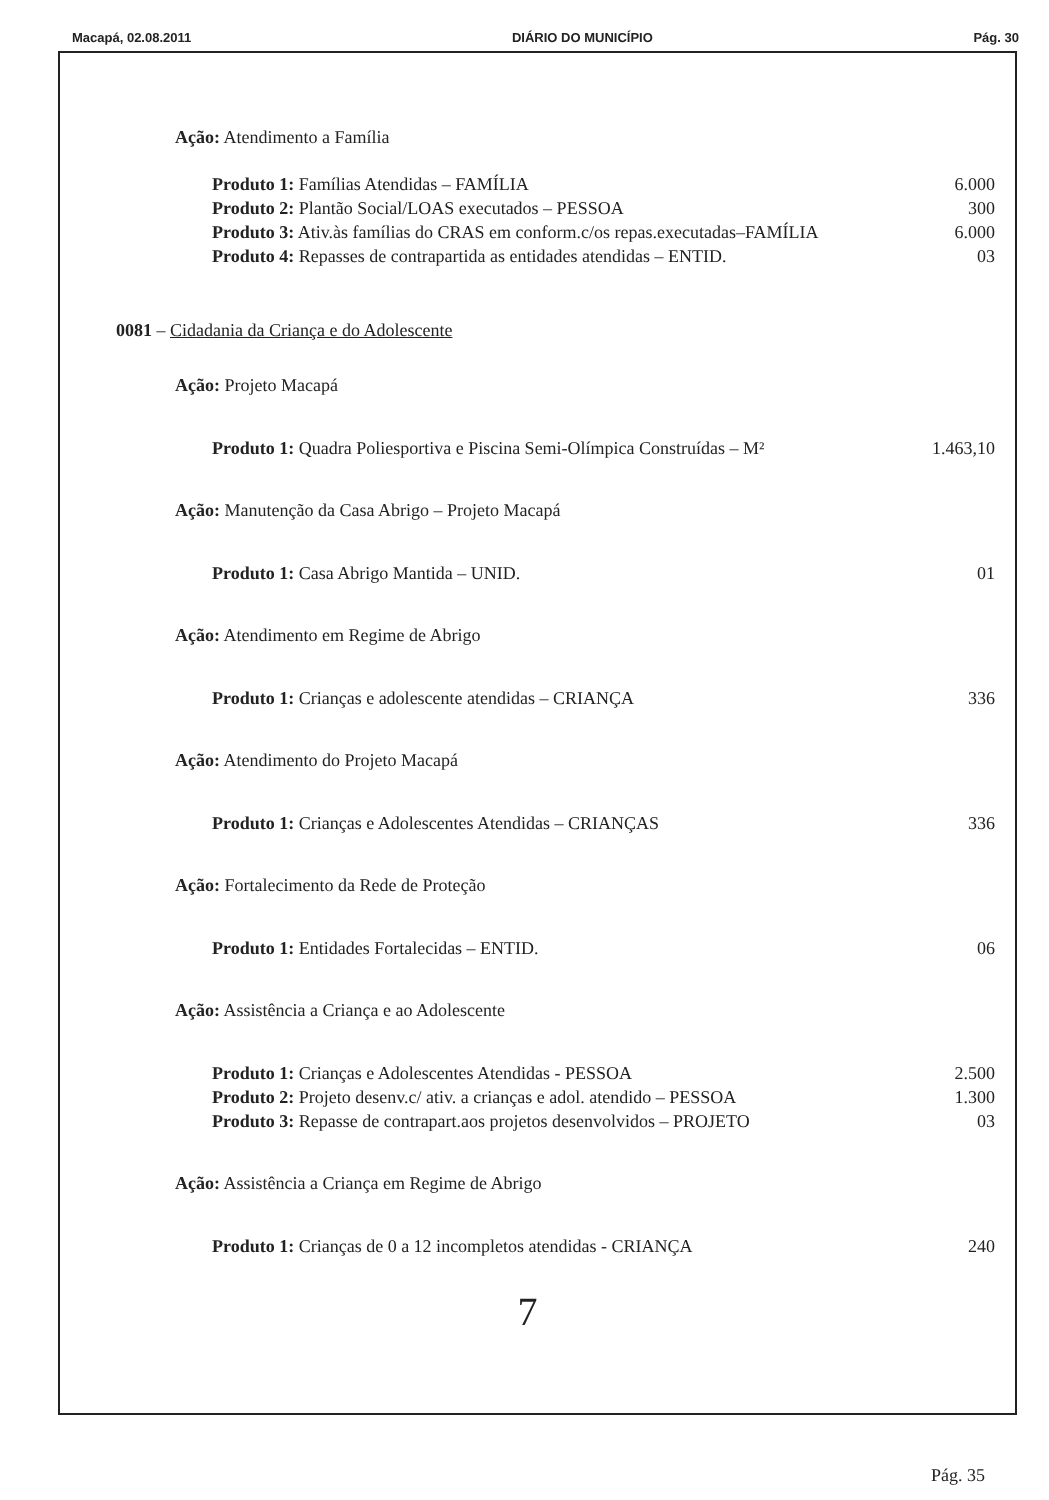Macapá, 02.08.2011 DIÁRIO DO MUNICÍPIO Pág. 30
Ação: Atendimento a Família
Produto 1: Famílias Atendidas – FAMÍLIA 6.000
Produto 2: Plantão Social/LOAS executados – PESSOA 300
Produto 3: Ativ.às famílias do CRAS em conform.c/os repas.executadas–FAMÍLIA 6.000
Produto 4: Repasses de contrapartida as entidades atendidas – ENTID. 03
0081 – Cidadania da Criança e do Adolescente
Ação: Projeto Macapá
Produto 1: Quadra Poliesportiva e Piscina Semi-Olímpica Construídas – M² 1.463,10
Ação: Manutenção da Casa Abrigo – Projeto Macapá
Produto 1: Casa Abrigo Mantida – UNID. 01
Ação: Atendimento em Regime de Abrigo
Produto 1: Crianças e adolescente atendidas – CRIANÇA 336
Ação: Atendimento do Projeto Macapá
Produto 1: Crianças e Adolescentes Atendidas – CRIANÇAS 336
Ação: Fortalecimento da Rede de Proteção
Produto 1: Entidades Fortalecidas – ENTID. 06
Ação: Assistência a Criança e ao Adolescente
Produto 1: Crianças e Adolescentes Atendidas - PESSOA 2.500
Produto 2: Projeto desenv.c/ ativ. a crianças e adol. atendido – PESSOA 1.300
Produto 3: Repasse de contrapart.aos projetos desenvolvidos – PROJETO 03
Ação: Assistência a Criança em Regime de Abrigo
Produto 1: Crianças de 0 a 12 incompletos atendidas - CRIANÇA 240
7
Pág. 35